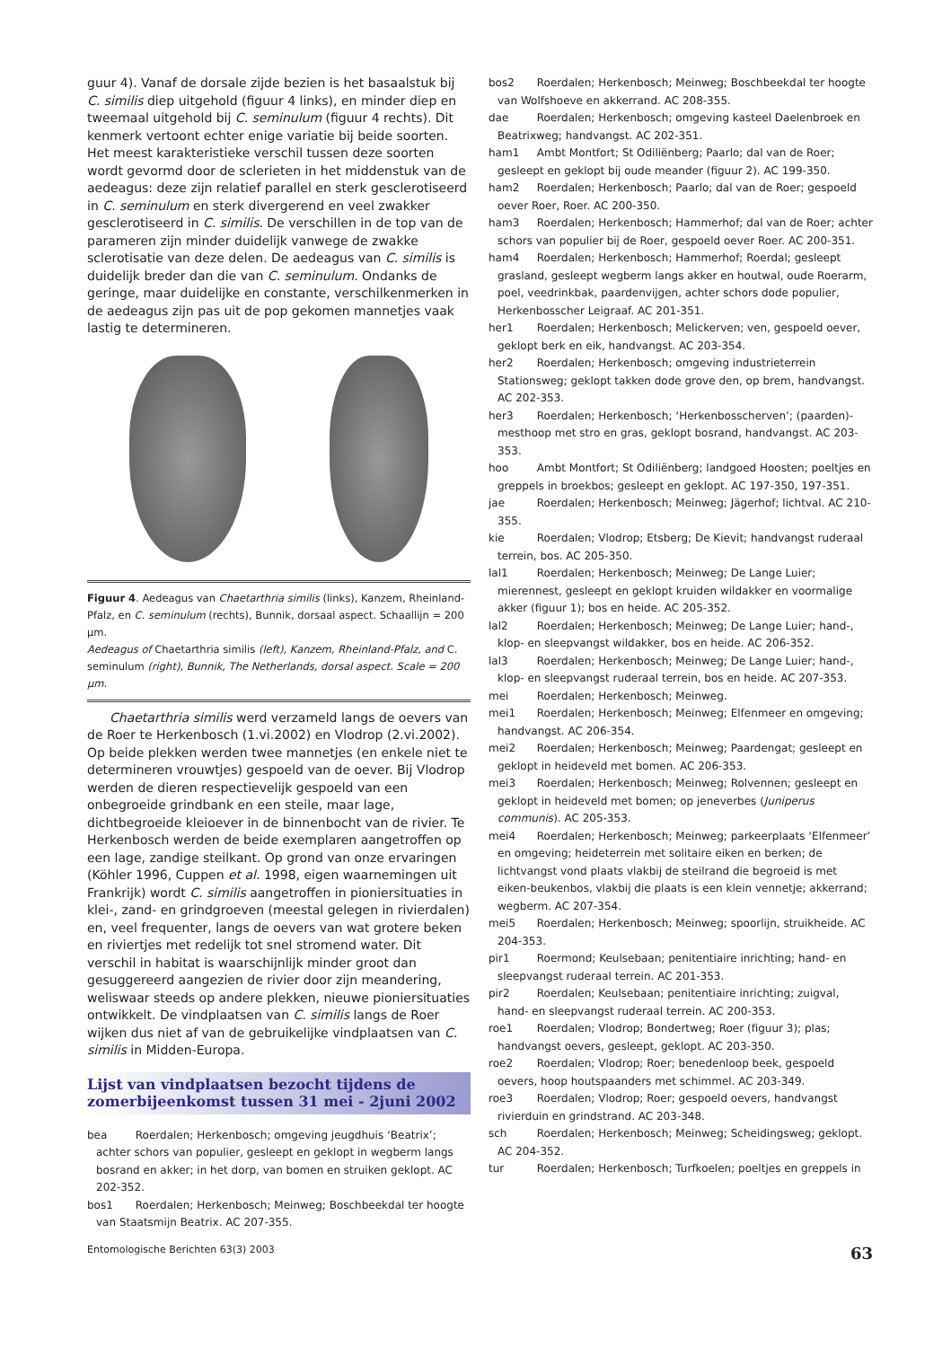guur 4). Vanaf de dorsale zijde bezien is het basaalstuk bij C. similis diep uitgehold (figuur 4 links), en minder diep en tweemaal uitgehold bij C. seminulum (figuur 4 rechts). Dit kenmerk vertoont echter enige variatie bij beide soorten. Het meest karakteristieke verschil tussen deze soorten wordt gevormd door de sclerieten in het middenstuk van de aedeagus: deze zijn relatief parallel en sterk gesclerotiseerd in C. seminulum en sterk divergerend en veel zwakker gesclerotiseerd in C. similis. De verschillen in de top van de parameren zijn minder duidelijk vanwege de zwakke sclerotisatie van deze delen. De aedeagus van C. similis is duidelijk breder dan die van C. seminulum. Ondanks de geringe, maar duidelijke en constante, verschilkenmerken in de aedeagus zijn pas uit de pop gekomen mannetjes vaak lastig te determineren.
Figuur 4. Aedeagus van Chaetarthria similis (links), Kanzem, Rheinland-Pfalz, en C. seminulum (rechts), Bunnik, dorsaal aspect. Schaallijn = 200 μm.
Aedeagus of Chaetarthria similis (left), Kanzem, Rheinland-Pfalz, and C. seminulum (right), Bunnik, The Netherlands, dorsal aspect. Scale = 200 μm.
Chaetarthria similis werd verzameld langs de oevers van de Roer te Herkenbosch (1.vi.2002) en Vlodrop (2.vi.2002). Op beide plekken werden twee mannetjes (en enkele niet te determineren vrouwtjes) gespoeld van de oever. Bij Vlodrop werden de dieren respectievelijk gespoeld van een onbegroeide grindbank en een steile, maar lage, dichtbegroeide kleioever in de binnenbocht van de rivier. Te Herkenbosch werden de beide exemplaren aangetroffen op een lage, zandige steilkant. Op grond van onze ervaringen (Köhler 1996, Cuppen et al. 1998, eigen waarnemingen uit Frankrijk) wordt C. similis aangetroffen in pioniersituaties in klei-, zand- en grindgroeven (meestal gelegen in rivierdalen) en, veel frequenter, langs de oevers van wat grotere beken en riviertjes met redelijk tot snel stromend water. Dit verschil in habitat is waarschijnlijk minder groot dan gesuggereerd aangezien de rivier door zijn meandering, weliswaar steeds op andere plekken, nieuwe pioniersituaties ontwikkelt. De vindplaatsen van C. similis langs de Roer wijken dus niet af van de gebruikelijke vindplaatsen van C. similis in Midden-Europa.
Lijst van vindplaatsen bezocht tijdens de zomerbijeenkomst tussen 31 mei - 2juni 2002
bea Roerdalen; Herkenbosch; omgeving jeugdhuis ‘Beatrix’; achter schors van populier, gesleept en geklopt in wegberm langs bosrand en akker; in het dorp, van bomen en struiken geklopt. AC 202-352.
bos1 Roerdalen; Herkenbosch; Meinweg; Boschbeekdal ter hoogte van Staatsmijn Beatrix. AC 207-355.
bos2 Roerdalen; Herkenbosch; Meinweg; Boschbeekdal ter hoogte van Wolfshoeve en akkerrand. AC 208-355.
dae Roerdalen; Herkenbosch; omgeving kasteel Daelenbroek en Beatrixweg; handvangst. AC 202-351.
ham1 Ambt Montfort; St Odiliënberg; Paarlo; dal van de Roer; gesleept en geklopt bij oude meander (figuur 2). AC 199-350.
ham2 Roerdalen; Herkenbosch; Paarlo; dal van de Roer; gespoeld oever Roer, Roer. AC 200-350.
ham3 Roerdalen; Herkenbosch; Hammerhof; dal van de Roer; achter schors van populier bij de Roer, gespoeld oever Roer. AC 200-351.
ham4 Roerdalen; Herkenbosch; Hammerhof; Roerdal; gesleept grasland, gesleept wegberm langs akker en houtwal, oude Roerarm, poel, veedrinkbak, paardenvijgen, achter schors dode populier, Herkenbosscher Leigraaf. AC 201-351.
her1 Roerdalen; Herkenbosch; Melickerven; ven, gespoeld oever, geklopt berk en eik, handvangst. AC 203-354.
her2 Roerdalen; Herkenbosch; omgeving industrieterrein Stationsweg; geklopt takken dode grove den, op brem, handvangst. AC 202-353.
her3 Roerdalen; Herkenbosch; ‘Herkenbosscherven’; (paarden)-mesthoop met stro en gras, geklopt bosrand, handvangst. AC 203-353.
hoo Ambt Montfort; St Odiliënberg; landgoed Hoosten; poeltjes en greppels in broekbos; gesleept en geklopt. AC 197-350, 197-351.
jae Roerdalen; Herkenbosch; Meinweg; Jägerhof; lichtval. AC 210-355.
kie Roerdalen; Vlodrop; Etsberg; De Kievit; handvangst ruderaal terrein, bos. AC 205-350.
lal1 Roerdalen; Herkenbosch; Meinweg; De Lange Luier; mierennest, gesleept en geklopt kruiden wildakker en voormalige akker (figuur 1); bos en heide. AC 205-352.
lal2 Roerdalen; Herkenbosch; Meinweg; De Lange Luier; hand-, klop- en sleepvangst wildakker, bos en heide. AC 206-352.
lal3 Roerdalen; Herkenbosch; Meinweg; De Lange Luier; hand-, klop- en sleepvangst ruderaal terrein, bos en heide. AC 207-353.
mei Roerdalen; Herkenbosch; Meinweg.
mei1 Roerdalen; Herkenbosch; Meinweg; Elfenmeer en omgeving; handvangst. AC 206-354.
mei2 Roerdalen; Herkenbosch; Meinweg; Paardengat; gesleept en geklopt in heideveld met bomen. AC 206-353.
mei3 Roerdalen; Herkenbosch; Meinweg; Rolvennen; gesleept en geklopt in heideveld met bomen; op jeneverbes (Juniperus communis). AC 205-353.
mei4 Roerdalen; Herkenbosch; Meinweg; parkeerplaats ‘Elfenmeer’ en omgeving; heideterrein met solitaire eiken en berken; de lichtvangst vond plaats vlakbij de steilrand die begroeid is met eiken-beukenbos, vlakbij die plaats is een klein vennetje; akkerrand; wegberm. AC 207-354.
mei5 Roerdalen; Herkenbosch; Meinweg; spoorlijn, struikheide. AC 204-353.
pir1 Roermond; Keulsebaan; penitentiaire inrichting; hand- en sleepvangst ruderaal terrein. AC 201-353.
pir2 Roerdalen; Keulsebaan; penitentiaire inrichting; zuigval, hand- en sleepvangst ruderaal terrein. AC 200-353.
roe1 Roerdalen; Vlodrop; Bondertweg; Roer (figuur 3); plas; handvangst oevers, gesleept, geklopt. AC 203-350.
roe2 Roerdalen; Vlodrop; Roer; benedenloop beek, gespoeld oevers, hoop houtspaanders met schimmel. AC 203-349.
roe3 Roerdalen; Vlodrop; Roer; gespoeld oevers, handvangst rivierduin en grindstrand. AC 203-348.
sch Roerdalen; Herkenbosch; Meinweg; Scheidingsweg; geklopt. AC 204-352.
tur Roerdalen; Herkenbosch; Turfkoelen; poeltjes en greppels in
Entomologische Berichten 63(3) 2003 63